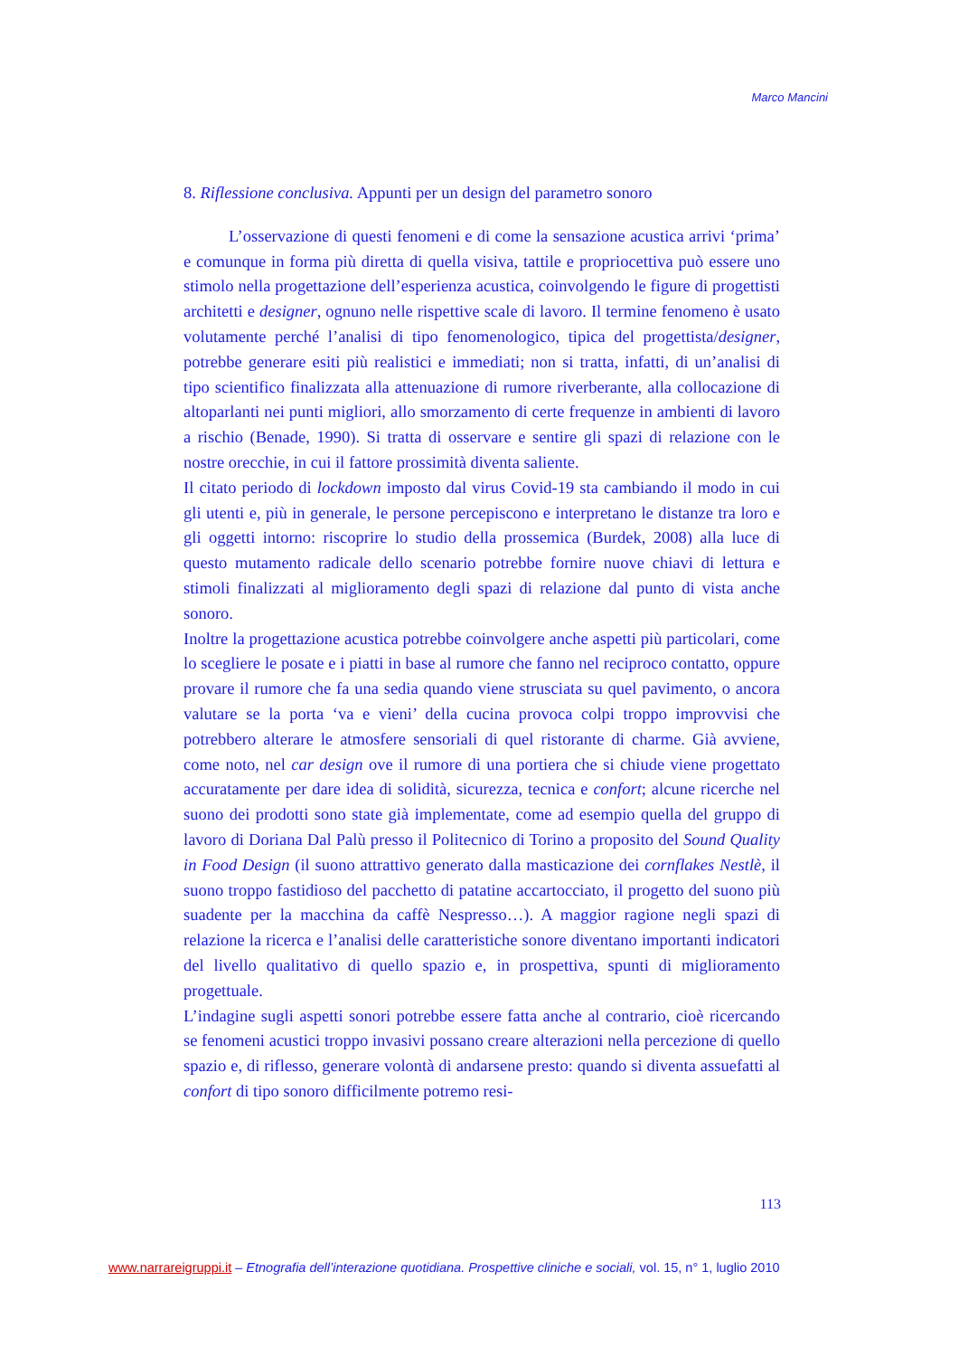Marco Mancini
8. Riflessione conclusiva. Appunti per un design del parametro sonoro
L’osservazione di questi fenomeni e di come la sensazione acustica arrivi ‘prima’ e comunque in forma più diretta di quella visiva, tattile e propriocettiva può essere uno stimolo nella progettazione dell’esperienza acustica, coinvolgendo le figure di progettisti architetti e designer, ognuno nelle rispettive scale di lavoro. Il termine fenomeno è usato volutamente perché l’analisi di tipo fenomenologico, tipica del progettista/designer, potrebbe generare esiti più realistici e immediati; non si tratta, infatti, di un’analisi di tipo scientifico finalizzata alla attenuazione di rumore riverberante, alla collocazione di altoparlanti nei punti migliori, allo smorzamento di certe frequenze in ambienti di lavoro a rischio (Benade, 1990). Si tratta di osservare e sentire gli spazi di relazione con le nostre orecchie, in cui il fattore prossimità diventa saliente.
Il citato periodo di lockdown imposto dal virus Covid-19 sta cambiando il modo in cui gli utenti e, più in generale, le persone percepiscono e interpretano le distanze tra loro e gli oggetti intorno: riscoprire lo studio della prossemica (Burdek, 2008) alla luce di questo mutamento radicale dello scenario potrebbe fornire nuove chiavi di lettura e stimoli finalizzati al miglioramento degli spazi di relazione dal punto di vista anche sonoro.
Inoltre la progettazione acustica potrebbe coinvolgere anche aspetti più particolari, come lo scegliere le posate e i piatti in base al rumore che fanno nel reciproco contatto, oppure provare il rumore che fa una sedia quando viene strusciata su quel pavimento, o ancora valutare se la porta ‘va e vieni’ della cucina provoca colpi troppo improvvisi che potrebbero alterare le atmosfere sensoriali di quel ristorante di charme. Già avviene, come noto, nel car design ove il rumore di una portiera che si chiude viene progettato accuratamente per dare idea di solidità, sicurezza, tecnica e confort; alcune ricerche nel suono dei prodotti sono state già implementate, come ad esempio quella del gruppo di lavoro di Doriana Dal Palù presso il Politecnico di Torino a proposito del Sound Quality in Food Design (il suono attrattivo generato dalla masticazione dei cornflakes Nestlè, il suono troppo fastidioso del pacchetto di patatine accartocciato, il progetto del suono più suadente per la macchina da caffè Nespresso…). A maggior ragione negli spazi di relazione la ricerca e l’analisi delle caratteristiche sonore diventano importanti indicatori del livello qualitativo di quello spazio e, in prospettiva, spunti di miglioramento progettuale.
L’indagine sugli aspetti sonori potrebbe essere fatta anche al contrario, cioè ricercando se fenomeni acustici troppo invasivi possano creare alterazioni nella percezione di quello spazio e, di riflesso, generare volontà di andarsene presto: quando si diventa assuefatti al confort di tipo sonoro difficilmente potremo resi-
113
www.narrareigruppi.it – Etnografia dell’interazione quotidiana. Prospettive cliniche e sociali, vol. 15, n° 1, luglio 2010